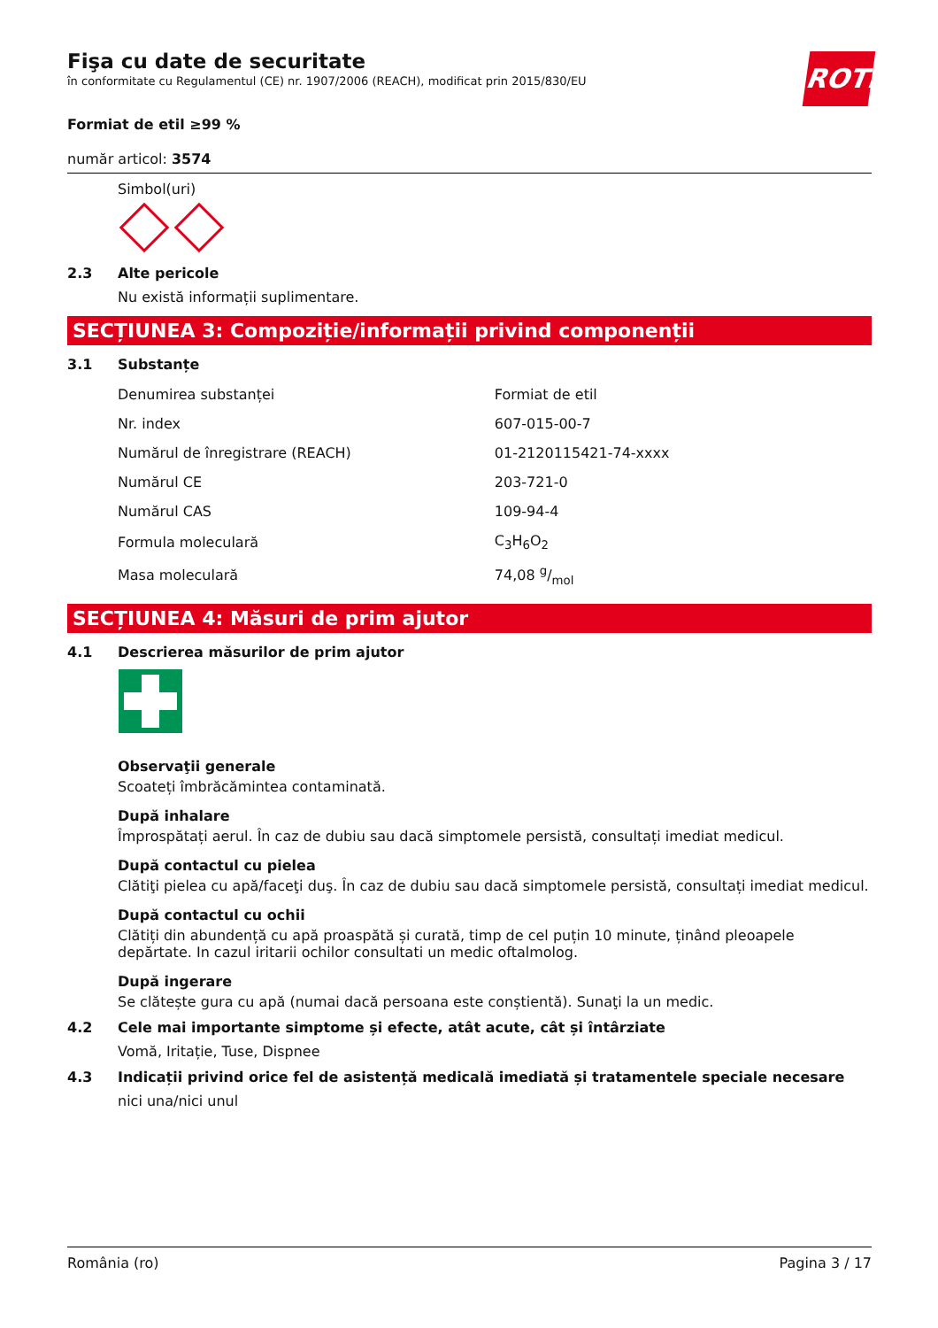Fişa cu date de securitate
în conformitate cu Regulamentul (CE) nr. 1907/2006 (REACH), modificat prin 2015/830/EU
ROTH
Formiat de etil ≥99 %
număr articol: 3574
Simbol(uri)
2.3 Alte pericole
Nu există informații suplimentare.
SECȚIUNEA 3: Compoziție/informații privind componenții
3.1 Substanțe
| Denumirea substanței | Formiat de etil |
| Nr. index | 607-015-00-7 |
| Numărul de înregistrare (REACH) | 01-2120115421-74-xxxx |
| Numărul CE | 203-721-0 |
| Numărul CAS | 109-94-4 |
| Formula moleculară | C<sub>3</sub>H<sub>6</sub>O<sub>2</sub> |
| Masa moleculară | 74,08 g/mol |
SECȚIUNEA 4: Măsuri de prim ajutor
4.1 Descrierea măsurilor de prim ajutor
Observaţii generale
Scoateți îmbrăcămintea contaminată.
După inhalare
Împrospătați aerul. În caz de dubiu sau dacă simptomele persistă, consultați imediat medicul.
După contactul cu pielea
Clătiţi pielea cu apă/faceţi duş. În caz de dubiu sau dacă simptomele persistă, consultați imediat medicul.
După contactul cu ochii
Clătiți din abundență cu apă proaspătă și curată, timp de cel puțin 10 minute, ținând pleoapele depărtate. In cazul iritarii ochilor consultati un medic oftalmolog.
După ingerare
Se clătește gura cu apă (numai dacă persoana este conștientă). Sunaţi la un medic.
4.2 Cele mai importante simptome și efecte, atât acute, cât și întârziate
Vomă, Iritație, Tuse, Dispnee
4.3 Indicații privind orice fel de asistență medicală imediată și tratamentele speciale necesare
nici una/nici unul
România (ro) Pagina 3 / 17